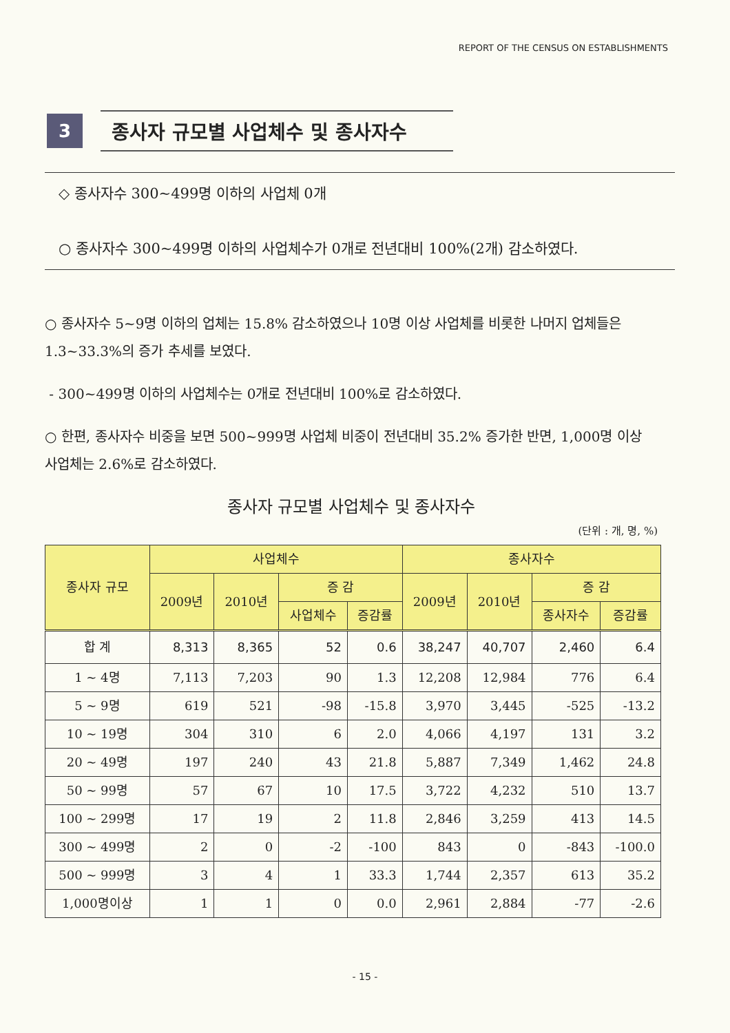REPORT OF THE CENSUS ON ESTABLISHMENTS
3
종사자 규모별 사업체수 및 종사자수
◇ 종사자수 300~499명 이하의 사업체 0개
○ 종사자수 300~499명 이하의 사업체수가 0개로 전년대비 100%(2개) 감소하였다.
○ 종사자수 5~9명 이하의 업체는 15.8% 감소하였으나 10명 이상 사업체를 비롯한 나머지 업체들은 1.3~33.3%의 증가 추세를 보였다.
- 300~499명 이하의 사업체수는 0개로 전년대비 100%로 감소하였다.
○ 한편, 종사자수 비중을 보면 500~999명 사업체 비중이 전년대비 35.2% 증가한 반면, 1,000명 이상 사업체는 2.6%로 감소하였다.
종사자 규모별 사업체수 및 종사자수
(단위 : 개, 명, %)
| 종사자 규모 | 사업체수 | | | | 종사자수 | | | |
| --- | --- | --- | --- | --- | --- | --- | --- | --- |
| | 2009년 | 2010년 | 증 감 | | 2009년 | 2010년 | 증 감 | |
| | | | 사업체수 | 증감률 | | | 종사자수 | 증감률 |
| 합 계 | 8,313 | 8,365 | 52 | 0.6 | 38,247 | 40,707 | 2,460 | 6.4 |
| 1 ~ 4명 | 7,113 | 7,203 | 90 | 1.3 | 12,208 | 12,984 | 776 | 6.4 |
| 5 ~ 9명 | 619 | 521 | -98 | -15.8 | 3,970 | 3,445 | -525 | -13.2 |
| 10 ~ 19명 | 304 | 310 | 6 | 2.0 | 4,066 | 4,197 | 131 | 3.2 |
| 20 ~ 49명 | 197 | 240 | 43 | 21.8 | 5,887 | 7,349 | 1,462 | 24.8 |
| 50 ~ 99명 | 57 | 67 | 10 | 17.5 | 3,722 | 4,232 | 510 | 13.7 |
| 100 ~ 299명 | 17 | 19 | 2 | 11.8 | 2,846 | 3,259 | 413 | 14.5 |
| 300 ~ 499명 | 2 | 0 | -2 | -100 | 843 | 0 | -843 | -100.0 |
| 500 ~ 999명 | 3 | 4 | 1 | 33.3 | 1,744 | 2,357 | 613 | 35.2 |
| 1,000명이상 | 1 | 1 | 0 | 0.0 | 2,961 | 2,884 | -77 | -2.6 |
- 15 -